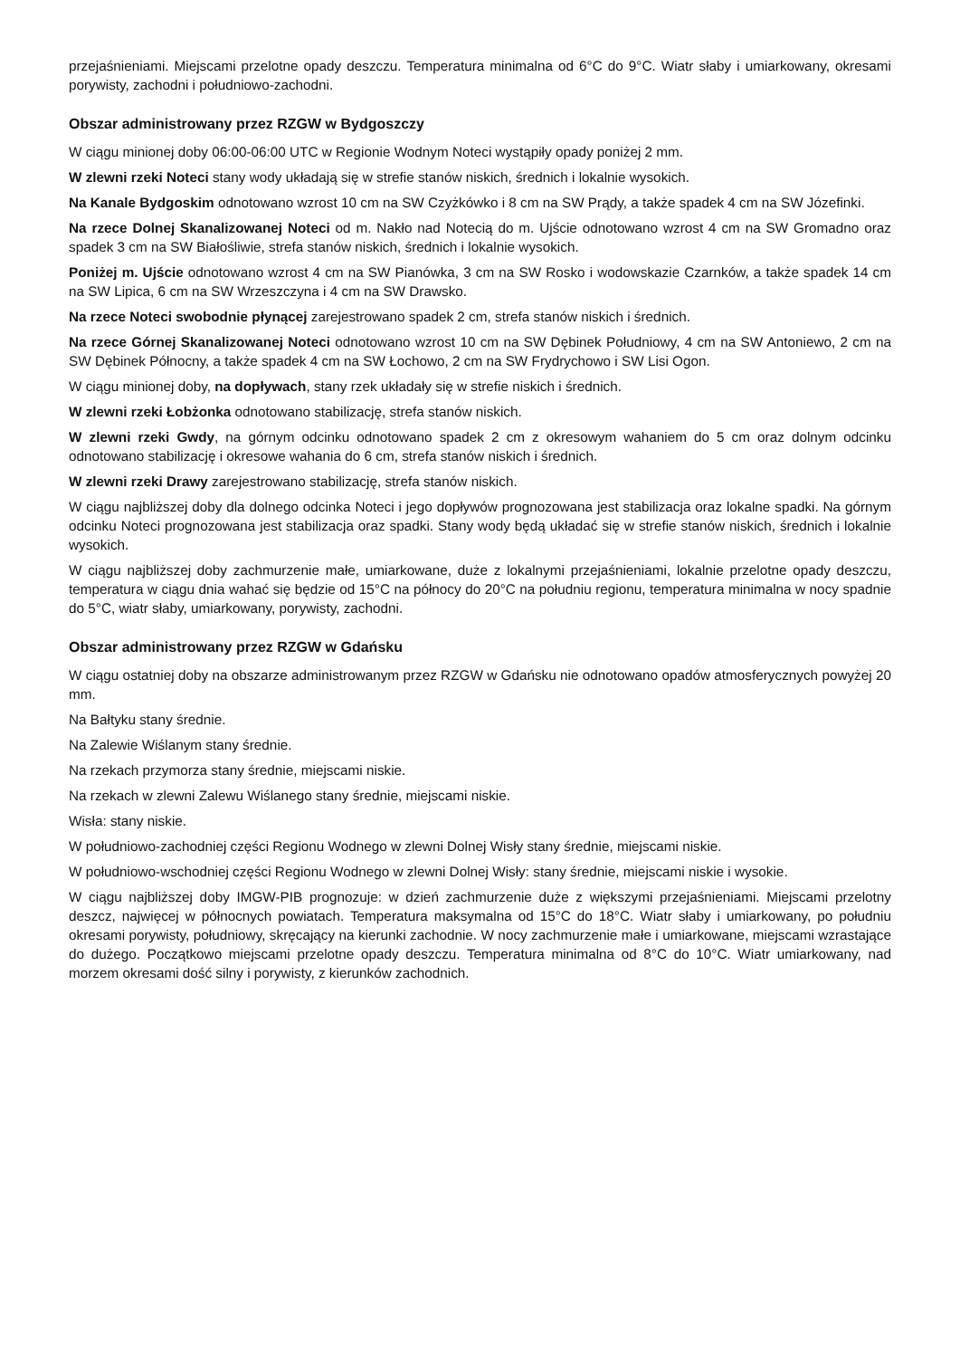przejaśnieniami. Miejscami przelotne opady deszczu. Temperatura minimalna od 6°C do 9°C. Wiatr słaby i umiarkowany, okresami porywisty, zachodni i południowo-zachodni.
Obszar administrowany przez RZGW w Bydgoszczy
W ciągu minionej doby 06:00-06:00 UTC w Regionie Wodnym Noteci wystąpiły opady poniżej 2 mm.
W zlewni rzeki Noteci stany wody układają się w strefie stanów niskich, średnich i lokalnie wysokich.
Na Kanale Bydgoskim odnotowano wzrost 10 cm na SW Czyżkówko i 8 cm na SW Prądy, a także spadek 4 cm na SW Józefinki.
Na rzece Dolnej Skanalizowanej Noteci od m. Nakło nad Notecią do m. Ujście odnotowano wzrost 4 cm na SW Gromadno oraz spadek 3 cm na SW Białośliwie, strefa stanów niskich, średnich i lokalnie wysokich.
Poniżej m. Ujście odnotowano wzrost 4 cm na SW Pianówka, 3 cm na SW Rosko i wodowskazie Czarnków, a także spadek 14 cm na SW Lipica, 6 cm na SW Wrzeszczyna i 4 cm na SW Drawsko.
Na rzece Noteci swobodnie płynącej zarejestrowano spadek 2 cm, strefa stanów niskich i średnich.
Na rzece Górnej Skanalizowanej Noteci odnotowano wzrost 10 cm na SW Dębinek Południowy, 4 cm na SW Antoniewo, 2 cm na SW Dębinek Północny, a także spadek 4 cm na SW Łochowo, 2 cm na SW Frydrychowo i SW Lisi Ogon.
W ciągu minionej doby, na dopływach, stany rzek układały się w strefie niskich i średnich.
W zlewni rzeki Łobżonka odnotowano stabilizację, strefa stanów niskich.
W zlewni rzeki Gwdy, na górnym odcinku odnotowano spadek 2 cm z okresowym wahaniem do 5 cm oraz dolnym odcinku odnotowano stabilizację i okresowe wahania do 6 cm, strefa stanów niskich i średnich.
W zlewni rzeki Drawy zarejestrowano stabilizację, strefa stanów niskich.
W ciągu najbliższej doby dla dolnego odcinka Noteci i jego dopływów prognozowana jest stabilizacja oraz lokalne spadki. Na górnym odcinku Noteci prognozowana jest stabilizacja oraz spadki. Stany wody będą układać się w strefie stanów niskich, średnich i lokalnie wysokich.
W ciągu najbliższej doby zachmurzenie małe, umiarkowane, duże z lokalnymi przejaśnieniami, lokalnie przelotne opady deszczu, temperatura w ciągu dnia wahać się będzie od 15°C na północy do 20°C na południu regionu, temperatura minimalna w nocy spadnie do 5°C, wiatr słaby, umiarkowany, porywisty, zachodni.
Obszar administrowany przez RZGW w Gdańsku
W ciągu ostatniej doby na obszarze administrowanym przez RZGW w Gdańsku nie odnotowano opadów atmosferycznych powyżej 20 mm.
Na Bałtyku stany średnie.
Na Zalewie Wiślanym stany średnie.
Na rzekach przymorza stany średnie, miejscami niskie.
Na rzekach w zlewni Zalewu Wiślanego stany średnie, miejscami niskie.
Wisła: stany niskie.
W południowo-zachodniej części Regionu Wodnego w zlewni Dolnej Wisły stany średnie, miejscami niskie.
W południowo-wschodniej części Regionu Wodnego w zlewni Dolnej Wisły: stany średnie, miejscami niskie i wysokie.
W ciągu najbliższej doby IMGW-PIB prognozuje: w dzień zachmurzenie duże z większymi przejaśnieniami. Miejscami przelotny deszcz, najwięcej w północnych powiatach. Temperatura maksymalna od 15°C do 18°C. Wiatr słaby i umiarkowany, po południu okresami porywisty, południowy, skręcający na kierunki zachodnie. W nocy zachmurzenie małe i umiarkowane, miejscami wzrastające do dużego. Początkowo miejscami przelotne opady deszczu. Temperatura minimalna od 8°C do 10°C. Wiatr umiarkowany, nad morzem okresami dość silny i porywisty, z kierunków zachodnich.